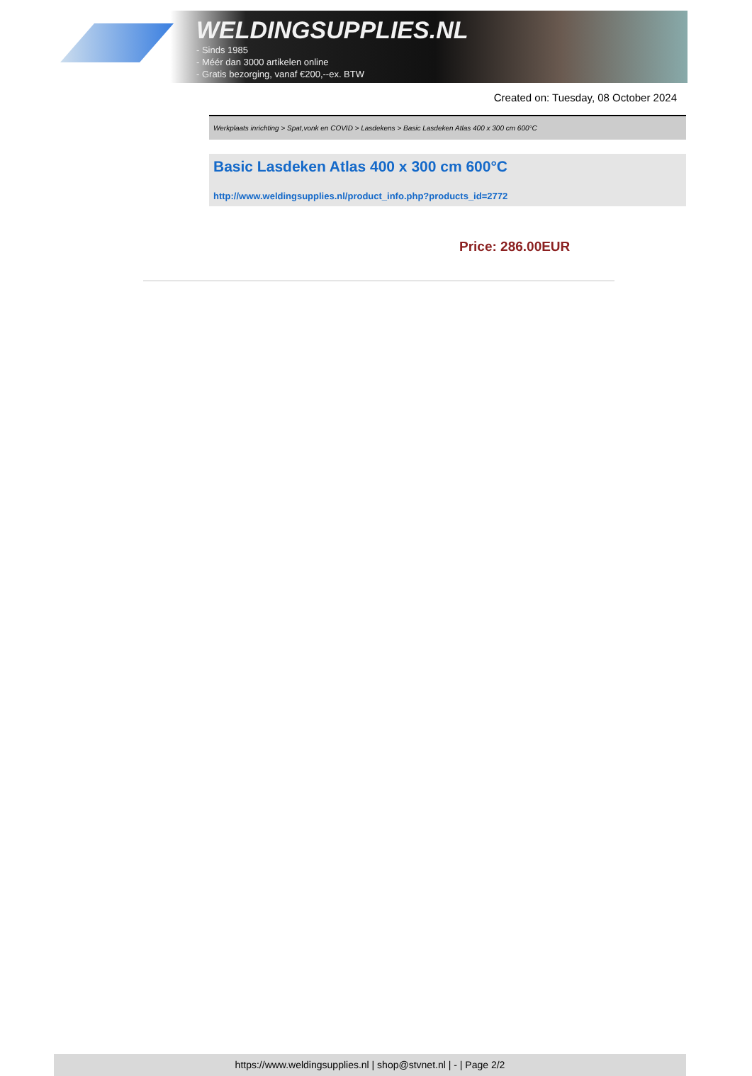WELDINGSUPPLIES.NL
- Sinds 1985
- Méér dan 3000 artikelen online
- Gratis bezorging, vanaf €200,--ex. BTW
Created on: Tuesday, 08 October 2024
Werkplaats inrichting > Spat,vonk en COVID > Lasdekens > Basic Lasdeken Atlas 400 x 300 cm 600°C
Basic Lasdeken Atlas 400 x 300 cm 600°C
http://www.weldingsupplies.nl/product_info.php?products_id=2772
Price: 286.00EUR
https://www.weldingsupplies.nl | shop@stvnet.nl | - | Page 2/2